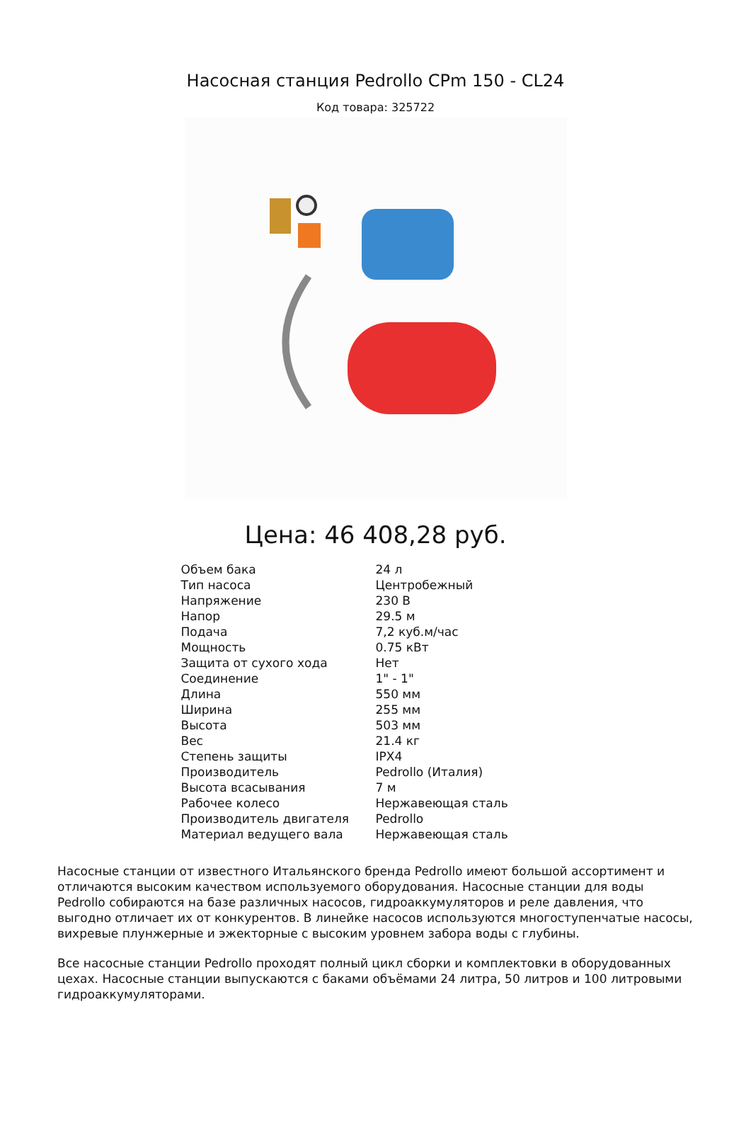Насосная станция Pedrollo CPm 150 - CL24
Код товара: 325722
Цена: 46 408,28 руб.
| Объем бака | 24 л |
| Тип насоса | Центробежный |
| Напряжение | 230 В |
| Напор | 29.5 м |
| Подача | 7,2 куб.м/час |
| Мощность | 0.75 кВт |
| Защита от сухого хода | Нет |
| Соединение | 1" - 1" |
| Длина | 550 мм |
| Ширина | 255 мм |
| Высота | 503 мм |
| Вес | 21.4 кг |
| Степень защиты | IPX4 |
| Производитель | Pedrollo (Италия) |
| Высота всасывания | 7 м |
| Рабочее колесо | Нержавеющая сталь |
| Производитель двигателя | Pedrollo |
| Материал ведущего вала | Нержавеющая сталь |
Насосные станции от известного Итальянского бренда Pedrollo имеют большой ассортимент и отличаются высоким качеством используемого оборудования. Насосные станции для воды Pedrollo собираются на базе различных насосов, гидроаккумуляторов и реле давления, что выгодно отличает их от конкурентов. В линейке насосов используются многоступенчатые насосы, вихревые плунжерные и эжекторные с высоким уровнем забора воды с глубины.
Все насосные станции Pedrollo проходят полный цикл сборки и комплектовки в оборудованных цехах. Насосные станции выпускаются с баками объёмами 24 литра, 50 литров и 100 литровыми гидроаккумуляторами.